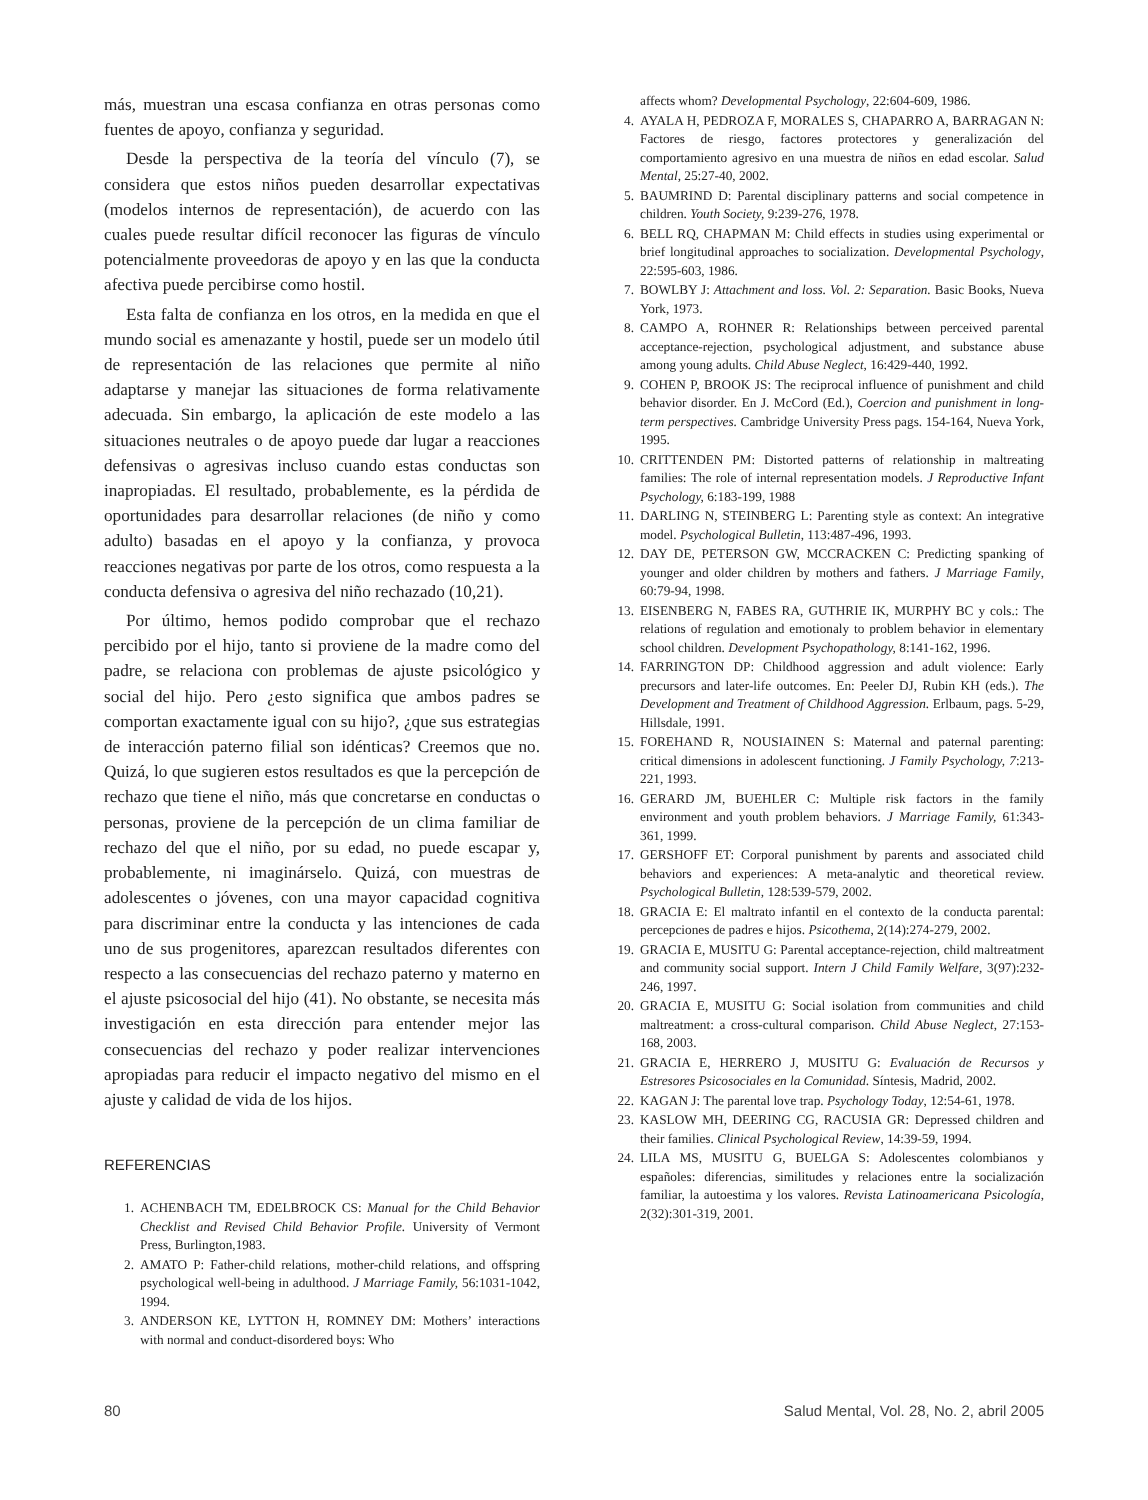más, muestran una escasa confianza en otras personas como fuentes de apoyo, confianza y seguridad.
Desde la perspectiva de la teoría del vínculo (7), se considera que estos niños pueden desarrollar expectativas (modelos internos de representación), de acuerdo con las cuales puede resultar difícil reconocer las figuras de vínculo potencialmente proveedoras de apoyo y en las que la conducta afectiva puede percibirse como hostil.
Esta falta de confianza en los otros, en la medida en que el mundo social es amenazante y hostil, puede ser un modelo útil de representación de las relaciones que permite al niño adaptarse y manejar las situaciones de forma relativamente adecuada. Sin embargo, la aplicación de este modelo a las situaciones neutrales o de apoyo puede dar lugar a reacciones defensivas o agresivas incluso cuando estas conductas son inapropiadas. El resultado, probablemente, es la pérdida de oportunidades para desarrollar relaciones (de niño y como adulto) basadas en el apoyo y la confianza, y provoca reacciones negativas por parte de los otros, como respuesta a la conducta defensiva o agresiva del niño rechazado (10,21).
Por último, hemos podido comprobar que el rechazo percibido por el hijo, tanto si proviene de la madre como del padre, se relaciona con problemas de ajuste psicológico y social del hijo. Pero ¿esto significa que ambos padres se comportan exactamente igual con su hijo?, ¿que sus estrategias de interacción paterno filial son idénticas? Creemos que no. Quizá, lo que sugieren estos resultados es que la percepción de rechazo que tiene el niño, más que concretarse en conductas o personas, proviene de la percepción de un clima familiar de rechazo del que el niño, por su edad, no puede escapar y, probablemente, ni imaginárselo. Quizá, con muestras de adolescentes o jóvenes, con una mayor capacidad cognitiva para discriminar entre la conducta y las intenciones de cada uno de sus progenitores, aparezcan resultados diferentes con respecto a las consecuencias del rechazo paterno y materno en el ajuste psicosocial del hijo (41). No obstante, se necesita más investigación en esta dirección para entender mejor las consecuencias del rechazo y poder realizar intervenciones apropiadas para reducir el impacto negativo del mismo en el ajuste y calidad de vida de los hijos.
REFERENCIAS
1. ACHENBACH TM, EDELBROCK CS: Manual for the Child Behavior Checklist and Revised Child Behavior Profile. University of Vermont Press, Burlington,1983.
2. AMATO P: Father-child relations, mother-child relations, and offspring psychological well-being in adulthood. J Marriage Family, 56:1031-1042, 1994.
3. ANDERSON KE, LYTTON H, ROMNEY DM: Mothers’ interactions with normal and conduct-disordered boys: Who
affects whom? Developmental Psychology, 22:604-609, 1986.
4. AYALA H, PEDROZA F, MORALES S, CHAPARRO A, BARRAGAN N: Factores de riesgo, factores protectores y generalización del comportamiento agresivo en una muestra de niños en edad escolar. Salud Mental, 25:27-40, 2002.
5. BAUMRIND D: Parental disciplinary patterns and social competence in children. Youth Society, 9:239-276, 1978.
6. BELL RQ, CHAPMAN M: Child effects in studies using experimental or brief longitudinal approaches to socialization. Developmental Psychology, 22:595-603, 1986.
7. BOWLBY J: Attachment and loss. Vol. 2: Separation. Basic Books, Nueva York, 1973.
8. CAMPO A, ROHNER R: Relationships between perceived parental acceptance-rejection, psychological adjustment, and substance abuse among young adults. Child Abuse Neglect, 16:429-440, 1992.
9. COHEN P, BROOK JS: The reciprocal influence of punishment and child behavior disorder. En J. McCord (Ed.), Coercion and punishment in long-term perspectives. Cambridge University Press pags. 154-164, Nueva York, 1995.
10. CRITTENDEN PM: Distorted patterns of relationship in maltreating families: The role of internal representation models. J Reproductive Infant Psychology, 6:183-199, 1988
11. DARLING N, STEINBERG L: Parenting style as context: An integrative model. Psychological Bulletin, 113:487-496, 1993.
12. DAY DE, PETERSON GW, MCCRACKEN C: Predicting spanking of younger and older children by mothers and fathers. J Marriage Family, 60:79-94, 1998.
13. EISENBERG N, FABES RA, GUTHRIE IK, MURPHY BC y cols.: The relations of regulation and emotionaly to problem behavior in elementary school children. Development Psychopathology, 8:141-162, 1996.
14. FARRINGTON DP: Childhood aggression and adult violence: Early precursors and later-life outcomes. En: Peeler DJ, Rubin KH (eds.). The Development and Treatment of Childhood Aggression. Erlbaum, pags. 5-29, Hillsdale, 1991.
15. FOREHAND R, NOUSIAINEN S: Maternal and paternal parenting: critical dimensions in adolescent functioning. J Family Psychology, 7:213-221, 1993.
16. GERARD JM, BUEHLER C: Multiple risk factors in the family environment and youth problem behaviors. J Marriage Family, 61:343-361, 1999.
17. GERSHOFF ET: Corporal punishment by parents and associated child behaviors and experiences: A meta-analytic and theoretical review. Psychological Bulletin, 128:539-579, 2002.
18. GRACIA E: El maltrato infantil en el contexto de la conducta parental: percepciones de padres e hijos. Psicothema, 2(14):274-279, 2002.
19. GRACIA E, MUSITU G: Parental acceptance-rejection, child maltreatment and community social support. Intern J Child Family Welfare, 3(97):232-246, 1997.
20. GRACIA E, MUSITU G: Social isolation from communities and child maltreatment: a cross-cultural comparison. Child Abuse Neglect, 27:153-168, 2003.
21. GRACIA E, HERRERO J, MUSITU G: Evaluación de Recursos y Estresores Psicosociales en la Comunidad. Síntesis, Madrid, 2002.
22. KAGAN J: The parental love trap. Psychology Today, 12:54-61, 1978.
23. KASLOW MH, DEERING CG, RACUSIA GR: Depressed children and their families. Clinical Psychological Review, 14:39-59, 1994.
24. LILA MS, MUSITU G, BUELGA S: Adolescentes colombianos y españoles: diferencias, similitudes y relaciones entre la socialización familiar, la autoestima y los valores. Revista Latinoamericana Psicología, 2(32):301-319, 2001.
80 Salud Mental, Vol. 28, No. 2, abril 2005